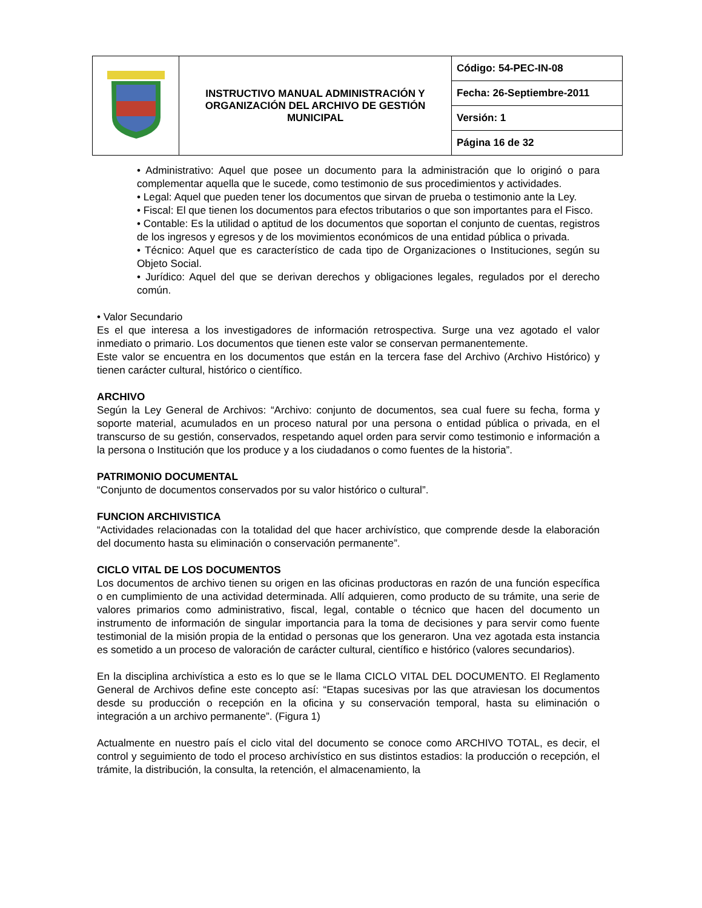| | INSTRUCTIVO MANUAL ADMINISTRACIÓN Y ORGANIZACIÓN DEL ARCHIVO DE GESTIÓN MUNICIPAL | Código: 54-PEC-IN-08 |
| | | Fecha: 26-Septiembre-2011 |
| | | Versión: 1 |
| | | Página 16 de 32 |
• Administrativo: Aquel que posee un documento para la administración que lo originó o para complementar aquella que le sucede, como testimonio de sus procedimientos y actividades.
• Legal: Aquel que pueden tener los documentos que sirvan de prueba o testimonio ante la Ley.
• Fiscal: El que tienen los documentos para efectos tributarios o que son importantes para el Fisco.
• Contable: Es la utilidad o aptitud de los documentos que soportan el conjunto de cuentas, registros de los ingresos y egresos y de los movimientos económicos de una entidad pública o privada.
• Técnico: Aquel que es característico de cada tipo de Organizaciones o Instituciones, según su Objeto Social.
• Jurídico: Aquel del que se derivan derechos y obligaciones legales, regulados por el derecho común.
• Valor Secundario
Es el que interesa a los investigadores de información retrospectiva. Surge una vez agotado el valor inmediato o primario. Los documentos que tienen este valor se conservan permanentemente.
Este valor se encuentra en los documentos que están en la tercera fase del Archivo (Archivo Histórico) y tienen carácter cultural, histórico o científico.
ARCHIVO
Según la Ley General de Archivos: “Archivo: conjunto de documentos, sea cual fuere su fecha, forma y soporte material, acumulados en un proceso natural por una persona o entidad pública o privada, en el transcurso de su gestión, conservados, respetando aquel orden para servir como testimonio e información a la persona o Institución que los produce y a los ciudadanos o como fuentes de la historia”.
PATRIMONIO DOCUMENTAL
“Conjunto de documentos conservados por su valor histórico o cultural”.
FUNCION ARCHIVISTICA
“Actividades relacionadas con la totalidad del que hacer archivístico, que comprende desde la elaboración del documento hasta su eliminación o conservación permanente”.
CICLO VITAL DE LOS DOCUMENTOS
Los documentos de archivo tienen su origen en las oficinas productoras en razón de una función específica o en cumplimiento de una actividad determinada. Allí adquieren, como producto de su trámite, una serie de valores primarios como administrativo, fiscal, legal, contable o técnico que hacen del documento un instrumento de información de singular importancia para la toma de decisiones y para servir como fuente testimonial de la misión propia de la entidad o personas que los generaron. Una vez agotada esta instancia es sometido a un proceso de valoración de carácter cultural, científico e histórico (valores secundarios).
En la disciplina archivística a esto es lo que se le llama CICLO VITAL DEL DOCUMENTO. El Reglamento General de Archivos define este concepto así: “Etapas sucesivas por las que atraviesan los documentos desde su producción o recepción en la oficina y su conservación temporal, hasta su eliminación o integración a un archivo permanente”. (Figura 1)
Actualmente en nuestro país el ciclo vital del documento se conoce como ARCHIVO TOTAL, es decir, el control y seguimiento de todo el proceso archivístico en sus distintos estadios: la producción o recepción, el trámite, la distribución, la consulta, la retención, el almacenamiento, la